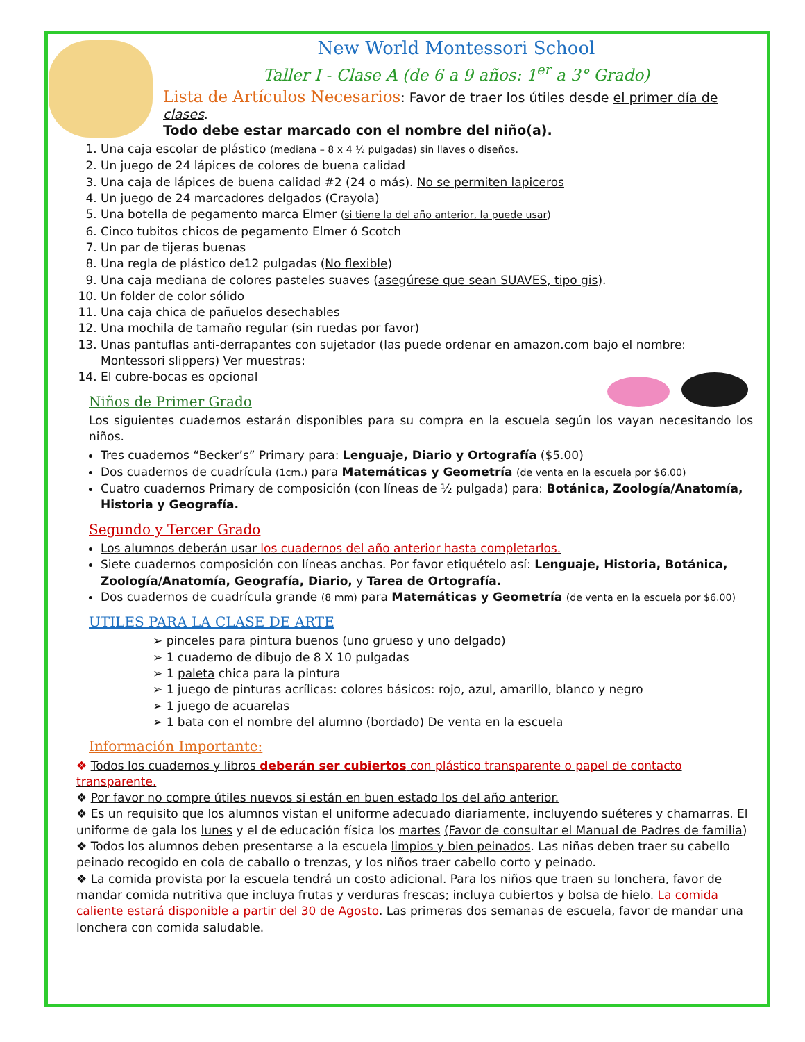New World Montessori School
Taller I - Clase A (de 6 a 9 años: 1<sup>er</sup> a 3° Grado)
Lista de Artículos Necesarios: Favor de traer los útiles desde el primer día de clases.
Todo debe estar marcado con el nombre del niño(a).
1. Una caja escolar de plástico (mediana – 8 x 4 ½ pulgadas) sin llaves o diseños.
2. Un juego de 24 lápices de colores de buena calidad
3. Una caja de lápices de buena calidad #2 (24 o más). No se permiten lapiceros
4. Un juego de 24 marcadores delgados (Crayola)
5. Una botella de pegamento marca Elmer (si tiene la del año anterior, la puede usar)
6. Cinco tubitos chicos de pegamento Elmer ó Scotch
7. Un par de tijeras buenas
8. Una regla de plástico de12 pulgadas (No flexible)
9. Una caja mediana de colores pasteles suaves (asegúrese que sean SUAVES, tipo gis).
10. Un folder de color sólido
11. Una caja chica de pañuelos desechables
12. Una mochila de tamaño regular (sin ruedas por favor)
13. Unas pantuflas anti-derrapantes con sujetador (las puede ordenar en amazon.com bajo el nombre: Montessori slippers) Ver muestras:
14. El cubre-bocas es opcional
Niños de Primer Grado
Los siguientes cuadernos estarán disponibles para su compra en la escuela según los vayan necesitando los niños.
Tres cuadernos “Becker’s” Primary para: Lenguaje, Diario y Ortografía ($5.00)
Dos cuadernos de cuadrícula (1cm.) para Matemáticas y Geometría (de venta en la escuela por $6.00)
Cuatro cuadernos Primary de composición (con líneas de ½ pulgada) para: Botánica, Zoología/Anatomía, Historia y Geografía.
Segundo y Tercer Grado
Los alumnos deberán usar los cuadernos del año anterior hasta completarlos.
Siete cuadernos composición con líneas anchas. Por favor etiquételo así: Lenguaje, Historia, Botánica, Zoología/Anatomía, Geografía, Diario, y Tarea de Ortografía.
Dos cuadernos de cuadrícula grande (8 mm) para Matemáticas y Geometría (de venta en la escuela por $6.00)
UTILES PARA LA CLASE DE ARTE
➢ pinceles para pintura buenos (uno grueso y uno delgado)
➢ 1 cuaderno de dibujo de 8 X 10 pulgadas
➢ 1 paleta chica para la pintura
➢ 1 juego de pinturas acrílicas: colores básicos: rojo, azul, amarillo, blanco y negro
➢ 1 juego de acuarelas
➢ 1 bata con el nombre del alumno (bordado) De venta en la escuela
Información Importante:
❖ Todos los cuadernos y libros deberán ser cubiertos con plástico transparente o papel de contacto transparente.
❖ Por favor no compre útiles nuevos si están en buen estado los del año anterior.
❖ Es un requisito que los alumnos vistan el uniforme adecuado diariamente, incluyendo suéteres y chamarras. El uniforme de gala los lunes y el de educación física los martes (Favor de consultar el Manual de Padres de familia)
❖ Todos los alumnos deben presentarse a la escuela limpios y bien peinados. Las niñas deben traer su cabello peinado recogido en cola de caballo o trenzas, y los niños traer cabello corto y peinado.
❖ La comida provista por la escuela tendrá un costo adicional. Para los niños que traen su lonchera, favor de mandar comida nutritiva que incluya frutas y verduras frescas; incluya cubiertos y bolsa de hielo. La comida caliente estará disponible a partir del 30 de Agosto. Las primeras dos semanas de escuela, favor de mandar una lonchera con comida saludable.